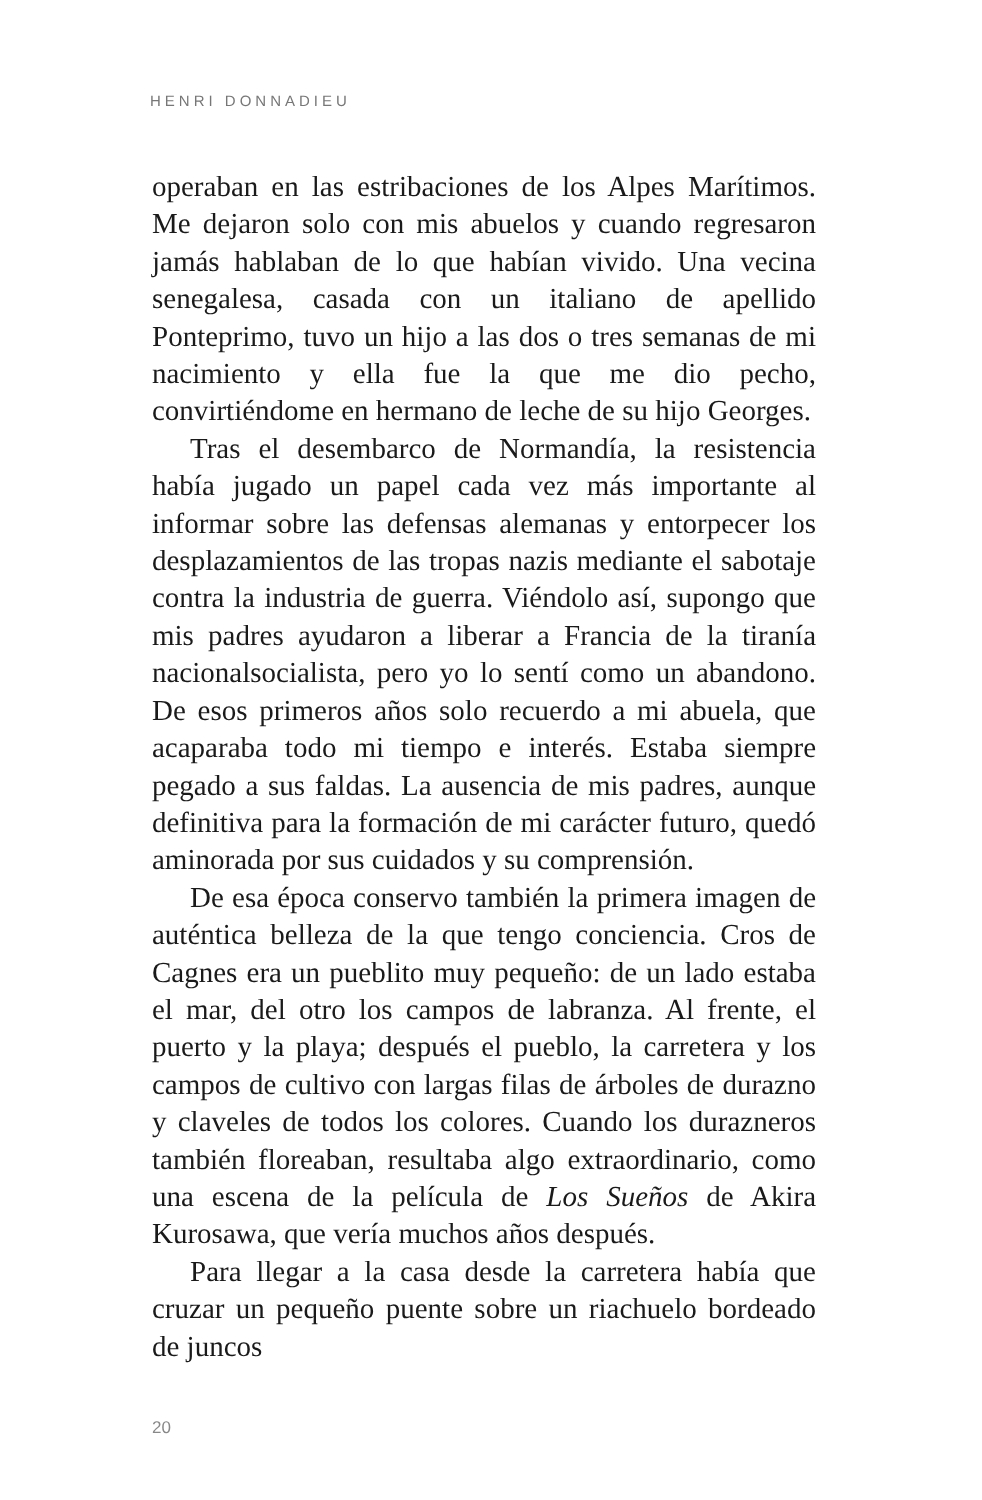HENRI DONNADIEU
operaban en las estribaciones de los Alpes Marítimos. Me dejaron solo con mis abuelos y cuando regresaron jamás hablaban de lo que habían vivido. Una vecina senegalesa, casada con un italiano de apellido Ponteprimo, tuvo un hijo a las dos o tres semanas de mi nacimiento y ella fue la que me dio pecho, convirtiéndome en hermano de leche de su hijo Georges.
Tras el desembarco de Normandía, la resistencia había jugado un papel cada vez más importante al informar sobre las defensas alemanas y entorpecer los desplazamientos de las tropas nazis mediante el sabotaje contra la industria de guerra. Viéndolo así, supongo que mis padres ayudaron a liberar a Francia de la tiranía nacionalsocialista, pero yo lo sentí como un abandono. De esos primeros años solo recuerdo a mi abuela, que acaparaba todo mi tiempo e interés. Estaba siempre pegado a sus faldas. La ausencia de mis padres, aunque definitiva para la formación de mi carácter futuro, quedó aminorada por sus cuidados y su comprensión.
De esa época conservo también la primera imagen de auténtica belleza de la que tengo conciencia. Cros de Cagnes era un pueblito muy pequeño: de un lado estaba el mar, del otro los campos de labranza. Al frente, el puerto y la playa; después el pueblo, la carretera y los campos de cultivo con largas filas de árboles de durazno y claveles de todos los colores. Cuando los durazneros también floreaban, resultaba algo extraordinario, como una escena de la película de Los Sueños de Akira Kurosawa, que vería muchos años después.
Para llegar a la casa desde la carretera había que cruzar un pequeño puente sobre un riachuelo bordeado de juncos
20